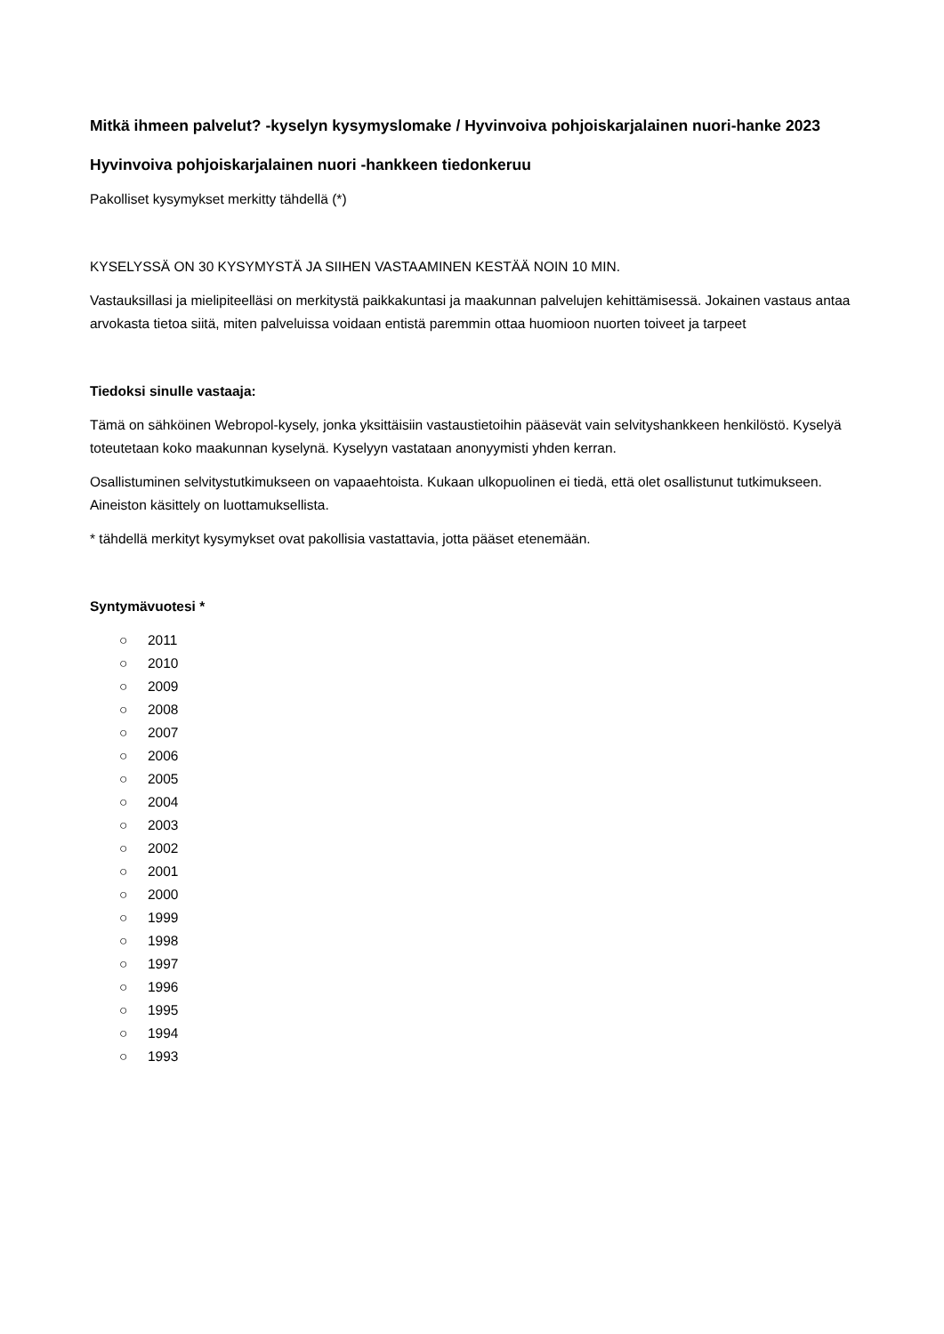Mitkä ihmeen palvelut? -kyselyn kysymyslomake / Hyvinvoiva pohjoiskarjalainen nuori-hanke 2023
Hyvinvoiva pohjoiskarjalainen nuori -hankkeen tiedonkeruu
Pakolliset kysymykset merkitty tähdellä (*)
KYSELYSSÄ ON 30 KYSYMYSTÄ JA SIIHEN VASTAAMINEN KESTÄÄ NOIN 10 MIN.
Vastauksillasi ja mielipiteelläsi on merkitystä paikkakuntasi ja maakunnan palvelujen kehittämisessä. Jokainen vastaus antaa arvokasta tietoa siitä, miten palveluissa voidaan entistä paremmin ottaa huomioon nuorten toiveet ja tarpeet
Tiedoksi sinulle vastaaja:
Tämä on sähköinen Webropol-kysely, jonka yksittäisiin vastaustietoihin pääsevät vain selvityshankkeen henkilöstö. Kyselyä toteutetaan koko maakunnan kyselynä. Kyselyyn vastataan anonyymisti yhden kerran.
Osallistuminen selvitystutkimukseen on vapaaehtoista. Kukaan ulkopuolinen ei tiedä, että olet osallistunut tutkimukseen. Aineiston käsittely on luottamuksellista.
* tähdellä merkityt kysymykset ovat pakollisia vastattavia, jotta pääset etenemään.
Syntymävuotesi *
○ 2011
○ 2010
○ 2009
○ 2008
○ 2007
○ 2006
○ 2005
○ 2004
○ 2003
○ 2002
○ 2001
○ 2000
○ 1999
○ 1998
○ 1997
○ 1996
○ 1995
○ 1994
○ 1993